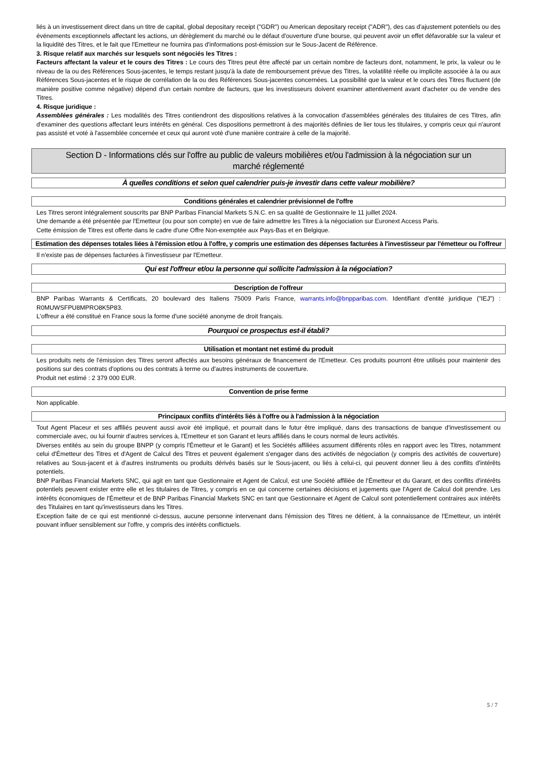liés à un investissement direct dans un titre de capital, global depositary receipt ("GDR") ou American depositary receipt ("ADR"), des cas d'ajustement potentiels ou des événements exceptionnels affectant les actions, un dérèglement du marché ou le défaut d'ouverture d'une bourse, qui peuvent avoir un effet défavorable sur la valeur et la liquidité des Titres, et le fait que l'Emetteur ne fournira pas d'informations post-émission sur le Sous-Jacent de Référence.
3. Risque relatif aux marchés sur lesquels sont négociés les Titres :
Facteurs affectant la valeur et le cours des Titres : Le cours des Titres peut être affecté par un certain nombre de facteurs dont, notamment, le prix, la valeur ou le niveau de la ou des Références Sous-jacentes, le temps restant jusqu'à la date de remboursement prévue des Titres, la volatilité réelle ou implicite associée à la ou aux Références Sous-jacentes et le risque de corrélation de la ou des Références Sous-jacentes concernées. La possibilité que la valeur et le cours des Titres fluctuent (de manière positive comme négative) dépend d'un certain nombre de facteurs, que les investisseurs doivent examiner attentivement avant d'acheter ou de vendre des Titres.
4. Risque juridique :
Assemblées générales : Les modalités des Titres contiendront des dispositions relatives à la convocation d'assemblées générales des titulaires de ces Titres, afin d'examiner des questions affectant leurs intérêts en général. Ces dispositions permettront à des majorités définies de lier tous les titulaires, y compris ceux qui n'auront pas assisté et voté à l'assemblée concernée et ceux qui auront voté d'une manière contraire à celle de la majorité.
Section D - Informations clés sur l'offre au public de valeurs mobilières et/ou l'admission à la négociation sur un marché réglementé
À quelles conditions et selon quel calendrier puis-je investir dans cette valeur mobilière?
Conditions générales et calendrier prévisionnel de l'offre
Les Titres seront intégralement souscrits par BNP Paribas Financial Markets S.N.C. en sa qualité de Gestionnaire le 11 juillet 2024.
Une demande a été présentée par l'Emetteur (ou pour son compte) en vue de faire admettre les Titres à la négociation sur Euronext Access Paris.
Cette émission de Titres est offerte dans le cadre d'une Offre Non-exemptée aux Pays-Bas et en Belgique.
Estimation des dépenses totales liées à l'émission et/ou à l'offre, y compris une estimation des dépenses facturées à l'investisseur par l'émetteur ou l'offreur
Il n'existe pas de dépenses facturées à l'investisseur par l'Emetteur.
Qui est l'offreur et/ou la personne qui sollicite l'admission à la négociation?
Description de l'offreur
BNP Paribas Warrants & Certificats, 20 boulevard des Italiens 75009 Paris France, warrants.info@bnpparibas.com. Identifiant d'entité juridique ("IEJ") : R0MUWSFPU8MPRO8K5P83.
L'offreur a été constitué en France sous la forme d'une société anonyme de droit français.
Pourquoi ce prospectus est-il établi?
Utilisation et montant net estimé du produit
Les produits nets de l'émission des Titres seront affectés aux besoins généraux de financement de l'Emetteur. Ces produits pourront être utilisés pour maintenir des positions sur des contrats d'options ou des contrats à terme ou d'autres instruments de couverture.
Produit net estimé : 2 379 000 EUR.
Convention de prise ferme
Non applicable.
Principaux conflits d'intérêts liés à l'offre ou à l'admission à la négociation
Tout Agent Placeur et ses affiliés peuvent aussi avoir été impliqué, et pourrait dans le futur être impliqué, dans des transactions de banque d'investissement ou commerciale avec, ou lui fournir d'autres services à, l'Emetteur et son Garant et leurs affiliés dans le cours normal de leurs activités.
Diverses entités au sein du groupe BNPP (y compris l'Émetteur et le Garant) et les Sociétés affiliées assument différents rôles en rapport avec les Titres, notamment celui d'Émetteur des Titres et d'Agent de Calcul des Titres et peuvent également s'engager dans des activités de négociation (y compris des activités de couverture) relatives au Sous-jacent et à d'autres instruments ou produits dérivés basés sur le Sous-jacent, ou liés à celui-ci, qui peuvent donner lieu à des conflits d'intérêts potentiels.
BNP Paribas Financial Markets SNC, qui agit en tant que Gestionnaire et Agent de Calcul, est une Société affiliée de l'Émetteur et du Garant, et des conflits d'intérêts potentiels peuvent exister entre elle et les titulaires de Titres, y compris en ce qui concerne certaines décisions et jugements que l'Agent de Calcul doit prendre. Les intérêts économiques de l'Émetteur et de BNP Paribas Financial Markets SNC en tant que Gestionnaire et Agent de Calcul sont potentiellement contraires aux intérêts des Titulaires en tant qu'investisseurs dans les Titres.
Exception faite de ce qui est mentionné ci-dessus, aucune personne intervenant dans l'émission des Titres ne détient, à la connaissance de l'Emetteur, un intérêt pouvant influer sensiblement sur l'offre, y compris des intérêts conflictuels.
5 / 7